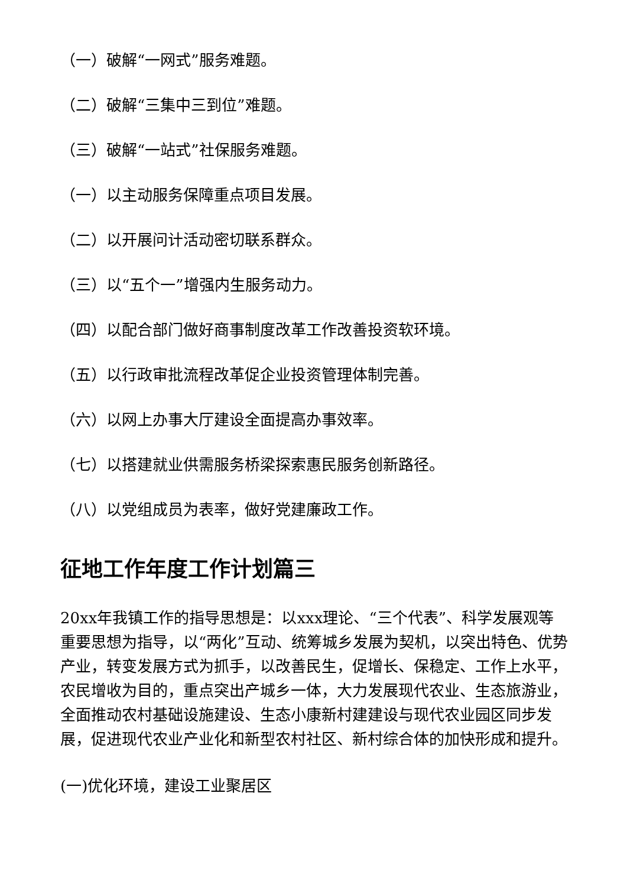（一）破解“一网式”服务难题。
（二）破解“三集中三到位”难题。
（三）破解“一站式”社保服务难题。
（一）以主动服务保障重点项目发展。
（二）以开展问计活动密切联系群众。
（三）以“五个一”增强内生服务动力。
（四）以配合部门做好商事制度改革工作改善投资软环境。
（五）以行政审批流程改革促企业投资管理体制完善。
（六）以网上办事大厅建设全面提高办事效率。
（七）以搭建就业供需服务桥梁探索惠民服务创新路径。
（八）以党组成员为表率，做好党建廉政工作。
征地工作年度工作计划篇三
20xx年我镇工作的指导思想是：以xxx理论、“三个代表”、科学发展观等重要思想为指导，以“两化”互动、统筹城乡发展为契机，以突出特色、优势产业，转变发展方式为抓手，以改善民生，促增长、保稳定、工作上水平，农民增收为目的，重点突出产城乡一体，大力发展现代农业、生态旅游业，全面推动农村基础设施建设、生态小康新村建建设与现代农业园区同步发展，促进现代农业产业化和新型农村社区、新村综合体的加快形成和提升。
(一)优化环境，建设工业聚居区